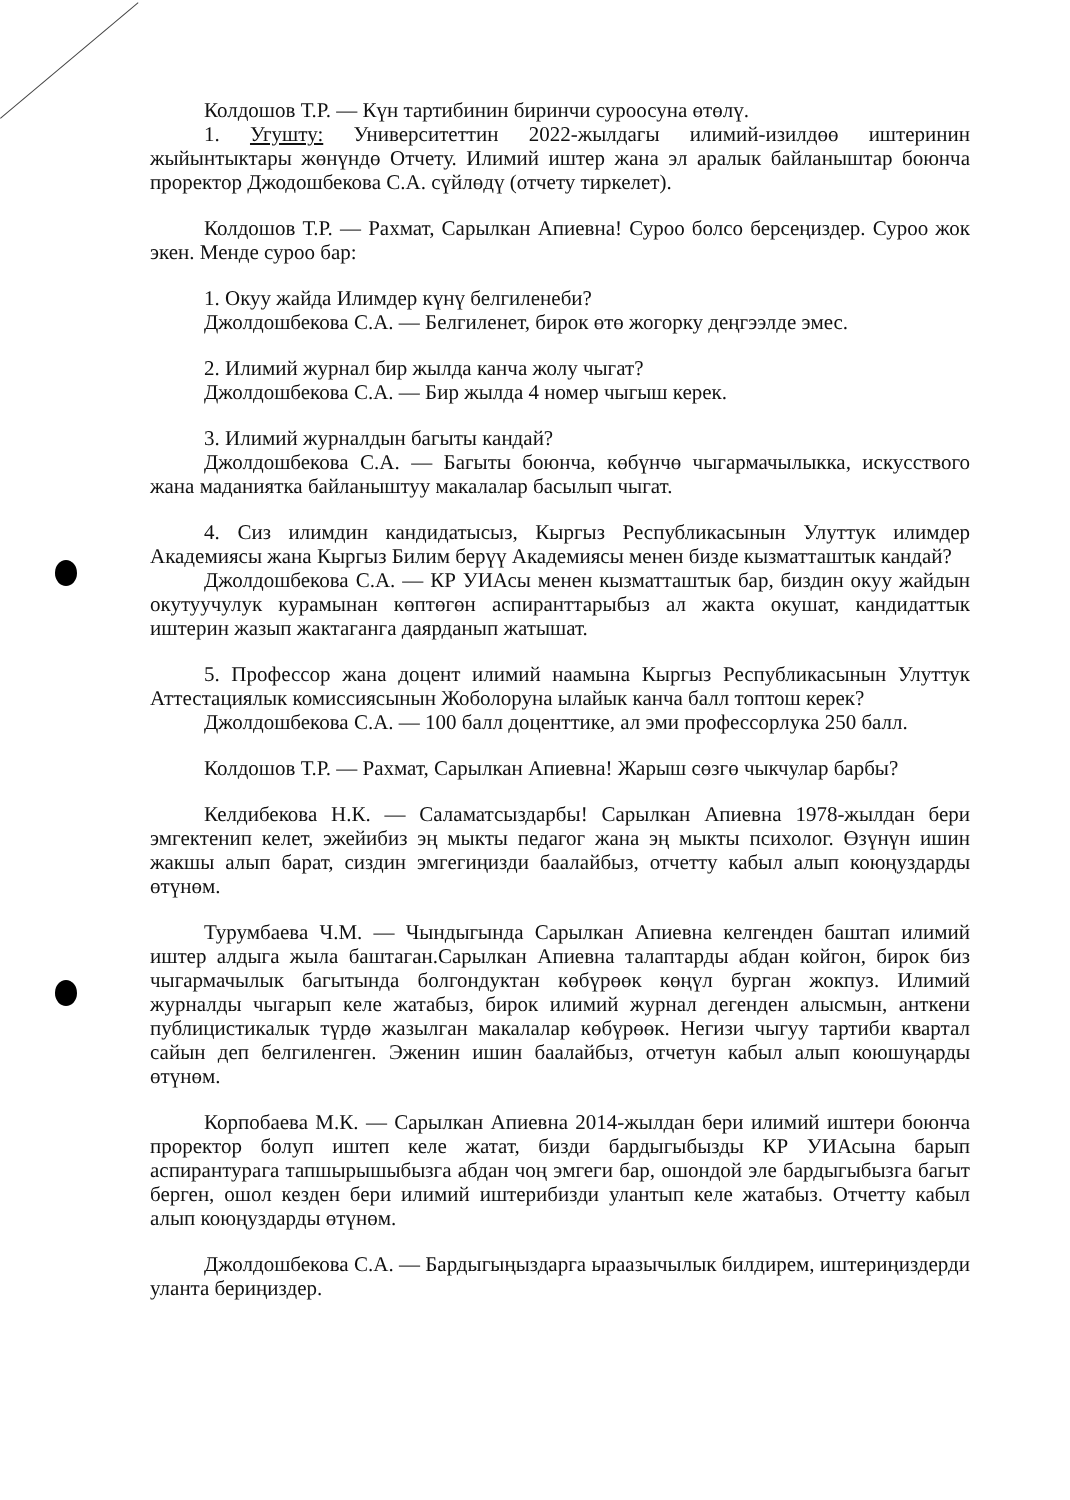Колдошов Т.Р. — Күн тартибинин биринчи суроосуна өтөлү.
1. Угушту: Университеттин 2022-жылдагы илимий-изилдөө иштеринин жыйынтыктары жөнүндө Отчету. Илимий иштер жана эл аралык байланыштар боюнча проректор Джодошбекова С.А. сүйлөдү (отчету тиркелет).
Колдошов Т.Р. — Рахмат, Сарылкан Апиевна! Суроо болсо берсеңиздер. Суроо жок экен. Менде суроо бар:
1. Окуу жайда Илимдер күнү белгиленеби?
Джолдошбекова С.А. — Белгиленет, бирок өтө жогорку деңгээлде эмес.
2. Илимий журнал бир жылда канча жолу чыгат?
Джолдошбекова С.А. — Бир жылда 4 номер чыгыш керек.
3. Илимий журналдын багыты кандай?
Джолдошбекова С.А. — Багыты боюнча, көбүнчө чыгармачылыкка, искусствого жана маданиятка байланыштуу макалалар басылып чыгат.
4. Сиз илимдин кандидатысыз, Кыргыз Республикасынын Улуттук илимдер Академиясы жана Кыргыз Билим берүү Академиясы менен бизде кызматташтык кандай?
Джолдошбекова С.А. — КР УИАсы менен кызматташтык бар, биздин окуу жайдын окутуучулук курамынан көптөгөн аспиранттарыбыз ал жакта окушат, кандидаттык иштерин жазып жактаганга даярданып жатышат.
5. Профессор жана доцент илимий наамына Кыргыз Республикасынын Улуттук Аттестациялык комиссиясынын Жоболоруна ылайык канча балл топтош керек?
Джолдошбекова С.А. — 100 балл доценттике, ал эми профессорлука 250 балл.
Колдошов Т.Р. — Рахмат, Сарылкан Апиевна! Жарыш сөзгө чыкчулар барбы?
Келдибекова Н.К. — Саламатсыздарбы! Сарылкан Апиевна 1978-жылдан бери эмгектенип келет, эжейибиз эң мыкты педагог жана эң мыкты психолог. Өзүнүн ишин жакшы алып барат, сиздин эмгегиңизди баалайбыз, отчетту кабыл алып коюңуздарды өтүнөм.
Турумбаева Ч.М. — Чындыгында Сарылкан Апиевна келгенден баштап илимий иштер алдыга жыла баштаган.Сарылкан Апиевна талаптарды абдан койгон, бирок биз чыгармачылык багытында болгондуктан көбүрөөк көңүл бурган жокпуз. Илимий журналды чыгарып келе жатабыз, бирок илимий журнал дегенден алысмын, анткени публицистикалык түрдө жазылган макалалар көбүрөөк. Негизи чыгуу тартиби квартал сайын деп белгиленген. Эженин ишин баалайбыз, отчетун кабыл алып коюшуңарды өтүнөм.
Корпобаева М.К. — Сарылкан Апиевна 2014-жылдан бери илимий иштери боюнча проректор болуп иштеп келе жатат, бизди бардыгыбызды КР УИАсына барып аспирантурага тапшырышыбызга абдан чоң эмгеги бар, ошондой эле бардыгыбызга багыт берген, ошол кезден бери илимий иштерибизди улантып келе жатабыз. Отчетту кабыл алып коюңуздарды өтүнөм.
Джолдошбекова С.А. — Бардыгыңыздарга ыраазычылык билдирем, иштериңиздерди уланта бериңиздер.